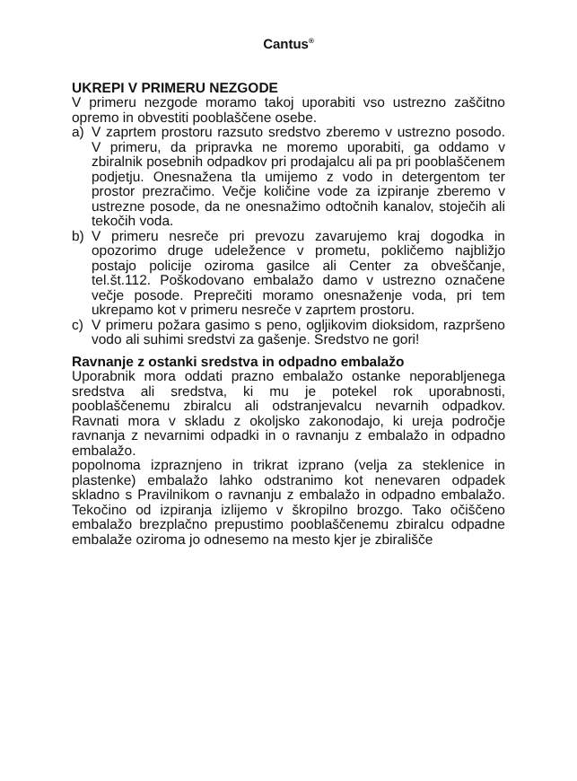Cantus<sup>®</sup>
UKREPI V PRIMERU NEZGODE
V primeru nezgode moramo takoj uporabiti vso ustrezno zaščitno opremo in obvestiti pooblaščene osebe.
a) V zaprtem prostoru razsuto sredstvo zberemo v ustrezno posodo. V primeru, da pripravka ne moremo uporabiti, ga oddamo v zbiralnik posebnih odpadkov pri prodajalcu ali pa pri pooblaščenem podjetju. Onesnažena tla umijemo z vodo in detergentom ter prostor prezračimo. Večje količine vode za izpiranje zberemo v ustrezne posode, da ne onesnažimo odtočnih kanalov, stoječih ali tekočih voda.
b) V primeru nesreče pri prevozu zavarujemo kraj dogodka in opozorimo druge udeležence v prometu, pokličemo najbližjo postajo policije oziroma gasilce ali Center za obveščanje, tel.št.112. Poškodovano embalažo damo v ustrezno označene večje posode. Preprečiti moramo onesnaženje voda, pri tem ukrepamo kot v primeru nesreče v zaprtem prostoru.
c) V primeru požara gasimo s peno, ogljikovim dioksidom, razpršeno vodo ali suhimi sredstvi za gašenje. Sredstvo ne gori!
Ravnanje z ostanki sredstva in odpadno embalažo
Uporabnik mora oddati prazno embalažo ostanke neporabljenega sredstva ali sredstva, ki mu je potekel rok uporabnosti, pooblaščenemu zbiralcu ali odstranjevalcu nevarnih odpadkov. Ravnati mora v skladu z okoljsko zakonodajo, ki ureja področje ravnanja z nevarnimi odpadki in o ravnanju z embalažo in odpadno embalažo.
popolnoma izpraznjeno in trikrat izprano (velja za steklenice in plastenke) embalažo lahko odstranimo kot nenevaren odpadek skladno s Pravilnikom o ravnanju z embalažo in odpadno embalažo. Tekočino od izpiranja izlijemo v škropilno brozgo. Tako očiščeno embalažo brezplačno prepustimo pooblaščenemu zbiralcu odpadne embalaže oziroma jo odnesemo na mesto kjer je zbirališče